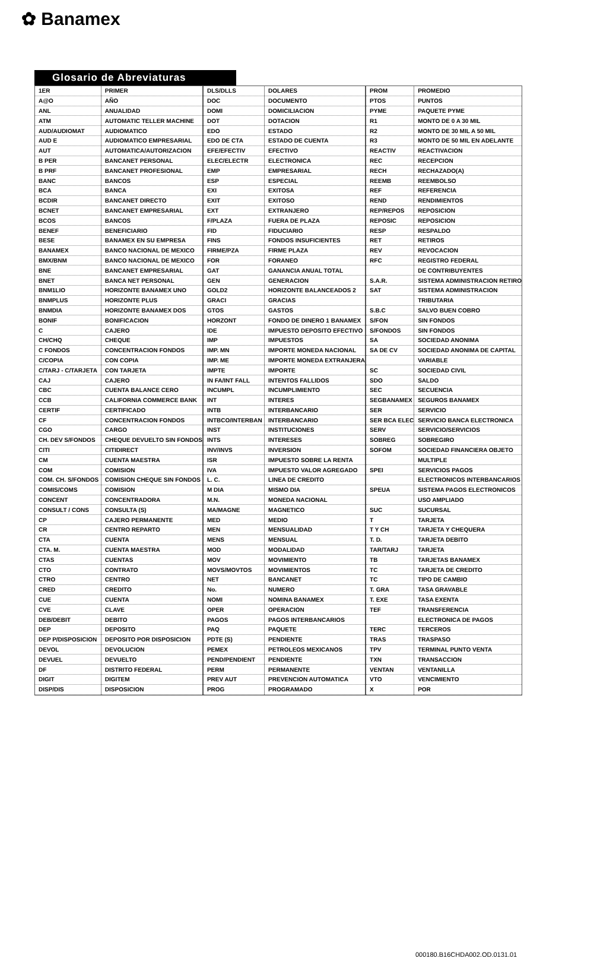✿ Banamex
Glosario de Abreviaturas
| 1ER | PRIMER |
| A@O | AÑO |
| ANL | ANUALIDAD |
| ATM | AUTOMATIC TELLER MACHINE |
| AUD/AUDIOMAT | AUDIOMATICO |
| AUD E | AUDIOMATICO EMPRESARIAL |
| AUT | AUTOMATICA/AUTORIZACION |
| B PER | BANCANET PERSONAL |
| B PRF | BANCANET PROFESIONAL |
| BANC | BANCOS |
| BCA | BANCA |
| BCDIR | BANCANET DIRECTO |
| BCNET | BANCANET EMPRESARIAL |
| BCOS | BANCOS |
| BENEF | BENEFICIARIO |
| BESE | BANAMEX EN SU EMPRESA |
| BANAMEX | BANCO NACIONAL DE MEXICO |
| BMX/BNM | BANCO NACIONAL DE MEXICO |
| BNE | BANCANET EMPRESARIAL |
| BNET | BANCA NET PERSONAL |
| BNM1LIO | HORIZONTE BANAMEX UNO |
| BNMPLUS | HORIZONTE PLUS |
| BNMDIA | HORIZONTE BANAMEX DOS |
| BONIF | BONIFICACION |
| C | CAJERO |
| CH/CHQ | CHEQUE |
| C FONDOS | CONCENTRACION FONDOS |
| C/COPIA | CON COPIA |
| C/TARJ - C/TARJETA | CON TARJETA |
| CAJ | CAJERO |
| CBC | CUENTA BALANCE CERO |
| CCB | CALIFORNIA COMMERCE BANK |
| CERTIF | CERTIFICADO |
| CF | CONCENTRACION FONDOS |
| CGO | CARGO |
| CH. DEV S/FONDOS | CHEQUE DEVUELTO SIN FONDOS |
| CITI | CITIDIRECT |
| CM | CUENTA MAESTRA |
| COM | COMISION |
| COM. CH. S/FONDOS | COMISION CHEQUE SIN FONDOS |
| COMIS/COMS | COMISION |
| CONCENT | CONCENTRADORA |
| CONSULT / CONS | CONSULTA (S) |
| CP | CAJERO PERMANENTE |
| CR | CENTRO REPARTO |
| CTA | CUENTA |
| CTA. M. | CUENTA MAESTRA |
| CTAS | CUENTAS |
| CTO | CONTRATO |
| CTRO | CENTRO |
| CRED | CREDITO |
| CUE | CUENTA |
| CVE | CLAVE |
| DEB/DEBIT | DEBITO |
| DEP | DEPOSITO |
| DEP P/DISPOSICION | DEPOSITO POR DISPOSICION |
| DEVOL | DEVOLUCION |
| DEVUEL | DEVUELTO |
| DF | DISTRITO FEDERAL |
| DIGIT | DIGITEM |
| DISP/DIS | DISPOSICION |
| DLS/DLLS | DOLARES |
| DOC | DOCUMENTO |
| DOMI | DOMICILIACION |
| DOT | DOTACION |
| EDO | ESTADO |
| EDO DE CTA | ESTADO DE CUENTA |
| EFE/EFECTIV | EFECTIVO |
| ELEC/ELECTR | ELECTRONICA |
| EMP | EMPRESARIAL |
| ESP | ESPECIAL |
| EXI | EXITOSA |
| EXIT | EXITOSO |
| EXT | EXTRANJERO |
| F/PLAZA | FUERA DE PLAZA |
| FID | FIDUCIARIO |
| FINS | FONDOS INSUFICIENTES |
| FIRME/PZA | FIRME PLAZA |
| FOR | FORANEO |
| GAT | GANANCIA ANUAL TOTAL |
| GEN | GENERACION |
| GOLD2 | HORIZONTE BALANCEADOS 2 |
| GRACI | GRACIAS |
| GTOS | GASTOS |
| HORZONT | FONDO DE DINERO 1 BANAMEX |
| IDE | IMPUESTO DEPOSITO EFECTIVO |
| IMP | IMPUESTOS |
| IMP. MN | IMPORTE MONEDA NACIONAL |
| IMP. ME | IMPORTE MONEDA EXTRANJERA |
| IMPTE | IMPORTE |
| IN FA/INT FALL | INTENTOS FALLIDOS |
| INCUMPL | INCUMPLIMIENTO |
| INT | INTERES |
| INTB | INTERBANCARIO |
| INTBCO/INTERBAN | INTERBANCARIO |
| INST | INSTITUCIONES |
| INTS | INTERESES |
| INV/INVS | INVERSION |
| ISR | IMPUESTO SOBRE LA RENTA |
| IVA | IMPUESTO VALOR AGREGADO |
| L. C. | LINEA DE CREDITO |
| M DIA | MISMO DIA |
| M.N. | MONEDA NACIONAL |
| MA/MAGNE | MAGNETICO |
| MED | MEDIO |
| MEN | MENSUALIDAD |
| MENS | MENSUAL |
| MOD | MODALIDAD |
| MOV | MOVIMIENTO |
| MOVS/MOVTOS | MOVIMIENTOS |
| NET | BANCANET |
| No. | NUMERO |
| NOMI | NOMINA BANAMEX |
| OPER | OPERACION |
| PAGOS | PAGOS INTERBANCARIOS |
| PAQ | PAQUETE |
| PDTE (S) | PENDIENTE |
| PEMEX | PETROLEOS MEXICANOS |
| PEND/PENDIENT | PENDIENTE |
| PERM | PERMANENTE |
| PREV AUT | PREVENCION AUTOMATICA |
| PROG | PROGRAMADO |
| PROM | PROMEDIO |
| PTOS | PUNTOS |
| PYME | PAQUETE PYME |
| R1 | MONTO DE 0 A 30 MIL |
| R2 | MONTO DE 30 MIL A 50 MIL |
| R3 | MONTO DE 50 MIL EN ADELANTE |
| REACTIV | REACTIVACION |
| REC | RECEPCION |
| RECH | RECHAZADO(A) |
| REEMB | REEMBOLSO |
| REF | REFERENCIA |
| REND | RENDIMIENTOS |
| REP/REPOS | REPOSICION |
| REPOSIC | REPOSICION |
| RESP | RESPALDO |
| RET | RETIROS |
| REV | REVOCACION |
| RFC | REGISTRO FEDERAL |
| | DE CONTRIBUYENTES |
| S.A.R. | SISTEMA ADMINISTRACION RETIRO |
| SAT | SISTEMA ADMINISTRACION |
| | TRIBUTARIA |
| S.B.C | SALVO BUEN COBRO |
| S/FON | SIN FONDOS |
| S/FONDOS | SIN FONDOS |
| SA | SOCIEDAD ANONIMA |
| SA DE CV | SOCIEDAD ANONIMA DE CAPITAL |
| | VARIABLE |
| SC | SOCIEDAD CIVIL |
| SDO | SALDO |
| SEC | SECUENCIA |
| SEGBANAMEX | SEGUROS BANAMEX |
| SER | SERVICIO |
| SER BCA ELEC | SERVICIO BANCA ELECTRONICA |
| SERV | SERVICIO/SERVICIOS |
| SOBREG | SOBREGIRO |
| SOFOM | SOCIEDAD FINANCIERA OBJETO |
| | MULTIPLE |
| SPEI | SERVICIOS PAGOS |
| | ELECTRONICOS INTERBANCARIOS |
| SPEUA | SISTEMA PAGOS ELECTRONICOS |
| | USO AMPLIADO |
| SUC | SUCURSAL |
| T | TARJETA |
| T Y CH | TARJETA Y CHEQUERA |
| T. D. | TARJETA DEBITO |
| TAR/TARJ | TARJETA |
| TB | TARJETAS BANAMEX |
| TC | TARJETA DE CREDITO |
| TC | TIPO DE CAMBIO |
| T. GRA | TASA GRAVABLE |
| T. EXE | TASA EXENTA |
| TEF | TRANSFERENCIA |
| | ELECTRONICA DE PAGOS |
| TERC | TERCEROS |
| TRAS | TRASPASO |
| TPV | TERMINAL PUNTO VENTA |
| TXN | TRANSACCION |
| VENTAN | VENTANILLA |
| VTO | VENCIMIENTO |
| X | POR |
000180.B16CHDA002.OD.0131.01